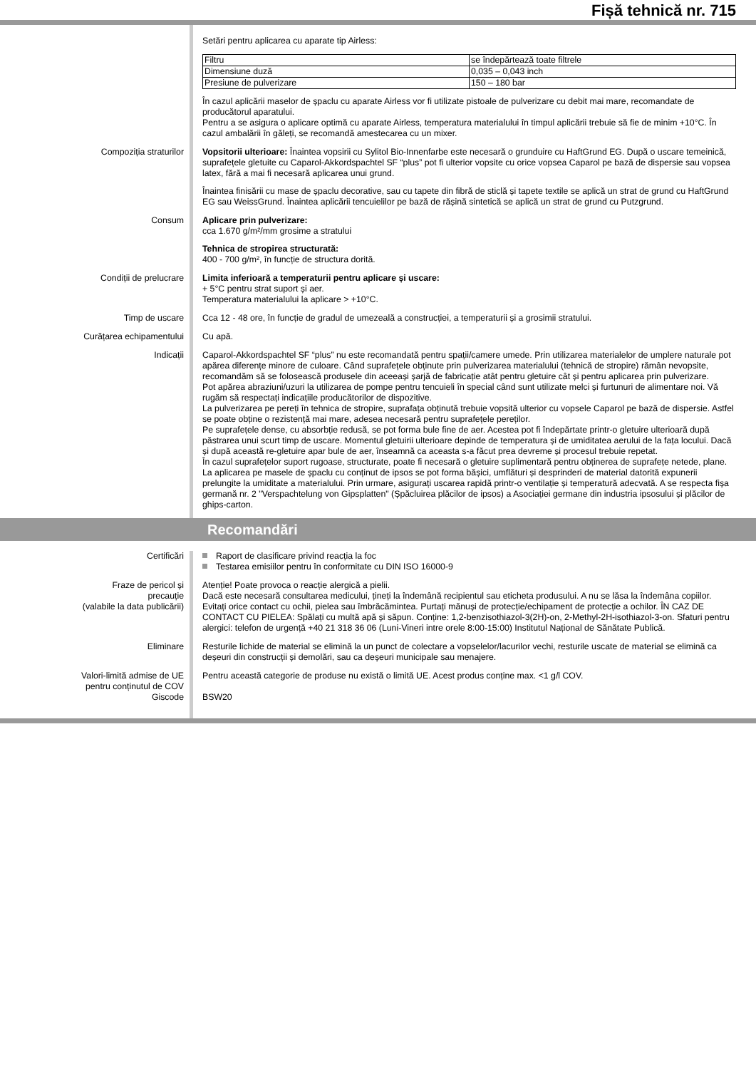Fișă tehnică nr. 715
Setări pentru aplicarea cu aparate tip Airless:
| Filtru | se îndepărtează toate filtrele |
| Dimensiune duză | 0,035 – 0,043 inch |
| Presiune de pulverizare | 150 – 180 bar |
În cazul aplicării maselor de șpaclu cu aparate Airless vor fi utilizate pistoale de pulverizare cu debit mai mare, recomandate de producătorul aparatului.
Pentru a se asigura o aplicare optimă cu aparate Airless, temperatura materialului în timpul aplicării trebuie să fie de minim +10°C. În cazul ambalării în găleți, se recomandă amestecarea cu un mixer.
Compoziția straturilor Vopsitorii ulterioare: Înaintea vopsirii cu Sylitol Bio-Innenfarbe este necesară o grunduire cu HaftGrund EG. După o uscare temeinică, suprafețele gletuite cu Caparol-Akkordspachtel SF “plus” pot fi ulterior vopsite cu orice vopsea Caparol pe bază de dispersie sau vopsea latex, fără a mai fi necesară aplicarea unui grund.
Înaintea finisării cu mase de șpaclu decorative, sau cu tapete din fibră de sticlă și tapete textile se aplică un strat de grund cu HaftGrund EG sau WeissGrund. Înaintea aplicării tencuielilor pe bază de rășină sintetică se aplică un strat de grund cu Putzgrund.
Consum Aplicare prin pulverizare:
cca 1.670 g/m²/mm grosime a stratului
Tehnica de stropirea structurată:
400 - 700 g/m², în funcție de structura dorită.
Condiții de prelucrare Limita inferioară a temperaturii pentru aplicare și uscare:
+ 5°C pentru strat suport și aer.
Temperatura materialului la aplicare > +10°C.
Timp de uscare Cca 12 - 48 ore, în funcție de gradul de umezeală a construcției, a temperaturii și a grosimii stratului.
Curățarea echipamentului Cu apă.
Indicații Caparol-Akkordspachtel SF “plus” nu este recomandată pentru spații/camere umede. Prin utilizarea materialelor de umplere naturale pot apărea diferențe minore de culoare. Când suprafețele obținute prin pulverizarea materialului (tehnică de stropire) rămân nevopsite, recomandăm să se folosească produsele din aceeași șarjă de fabricație atât pentru gletuire cât și pentru aplicarea prin pulverizare.
Pot apărea abraziuni/uzuri la utilizarea de pompe pentru tencuieli în special când sunt utilizate melci și furtunuri de alimentare noi. Vă rugăm să respectați indicațiile producătorilor de dispozitive.
La pulverizarea pe pereți în tehnica de stropire, suprafața obținută trebuie vopsită ulterior cu vopsele Caparol pe bază de dispersie. Astfel se poate obține o rezistență mai mare, adesea necesară pentru suprafețele pereților.
Pe suprafețele dense, cu absorbție redusă, se pot forma bule fine de aer. Acestea pot fi îndepărtate printr-o gletuire ulterioară după păstrarea unui scurt timp de uscare. Momentul gletuirii ulterioare depinde de temperatura și de umiditatea aerului de la fața locului. Dacă și după această re-gletuire apar bule de aer, înseamnă ca aceasta s-a făcut prea devreme și procesul trebuie repetat.
În cazul suprafețelor suport rugoase, structurate, poate fi necesară o gletuire suplimentară pentru obținerea de suprafețe netede, plane.
La aplicarea pe masele de șpaclu cu conținut de ipsos se pot forma bășici, umflături și desprinderi de material datorită expunerii prelungite la umiditate a materialului. Prin urmare, asigurați uscarea rapidă printr-o ventilație și temperatură adecvată. A se respecta fișa germană nr. 2 "Verspachtelung von Gipsplatten" (Șpăcluirea plăcilor de ipsos) a Asociației germane din industria ipsosului și plăcilor de ghips-carton.
Recomandări
Certificări Raport de clasificare privind reacția la foc
Testarea emisiilor pentru în conformitate cu DIN ISO 16000-9
Fraze de pericol și
precauție
(valabile la data publicării)
Atenție! Poate provoca o reacție alergică a pielii.
Dacă este necesară consultarea medicului, țineți la îndemână recipientul sau eticheta produsului. A nu se lăsa la îndemâna copiilor. Evitați orice contact cu ochii, pielea sau îmbrăcămintea. Purtați mănuși de protecție/echipament de protecție a ochilor. ÎN CAZ DE CONTACT CU PIELEA: Spălați cu multă apă și săpun. Conține: 1,2-benzisothiazol-3(2H)-on, 2-Methyl-2H-isothiazol-3-on. Sfaturi pentru alergici: telefon de urgență +40 21 318 36 06 (Luni-Vineri intre orele 8:00-15:00) Institutul Național de Sănătate Publică.
Eliminare Resturile lichide de material se elimină la un punct de colectare a vopselelor/lacurilor vechi, resturile uscate de material se elimină ca deșeuri din construcții și demolări, sau ca deșeuri municipale sau menajere.
Valori-limită admise de UE
pentru conținutul de COV
Pentru această categorie de produse nu există o limită UE. Acest produs conține max. <1 g/l COV.
Giscode BSW20